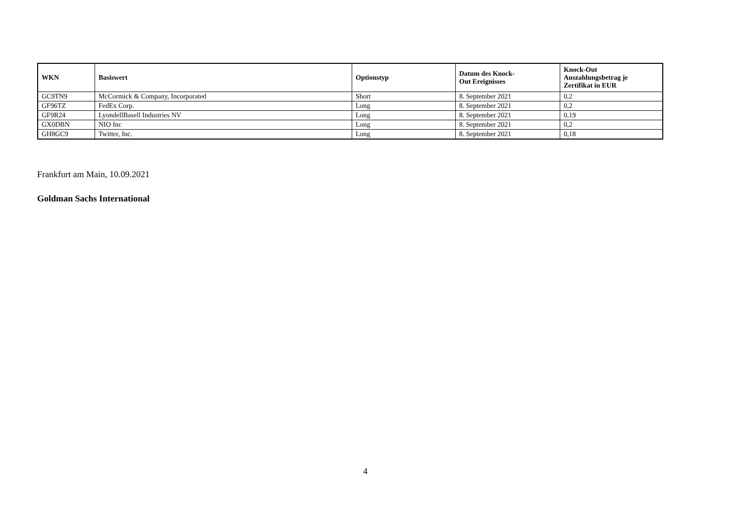| WKN | Basiswert | Optionstyp | Datum des Knock- Out Ereignisses | Knock-Out Auszahlungsbetrag je Zertifikat in EUR |
| --- | --- | --- | --- | --- |
| GC9TN9 | McCormick & Company, Incorporated | Short | 8. September 2021 | 0,2 |
| GF96TZ | FedEx Corp. | Long | 8. September 2021 | 0,2 |
| GF9R24 | LyondellBasell Industries NV | Long | 8. September 2021 | 0,19 |
| GX0DBN | NIO Inc | Long | 8. September 2021 | 0,2 |
| GH8GC9 | Twitter, Inc. | Long | 8. September 2021 | 0,18 |
Frankfurt am Main, 10.09.2021
Goldman Sachs International
4